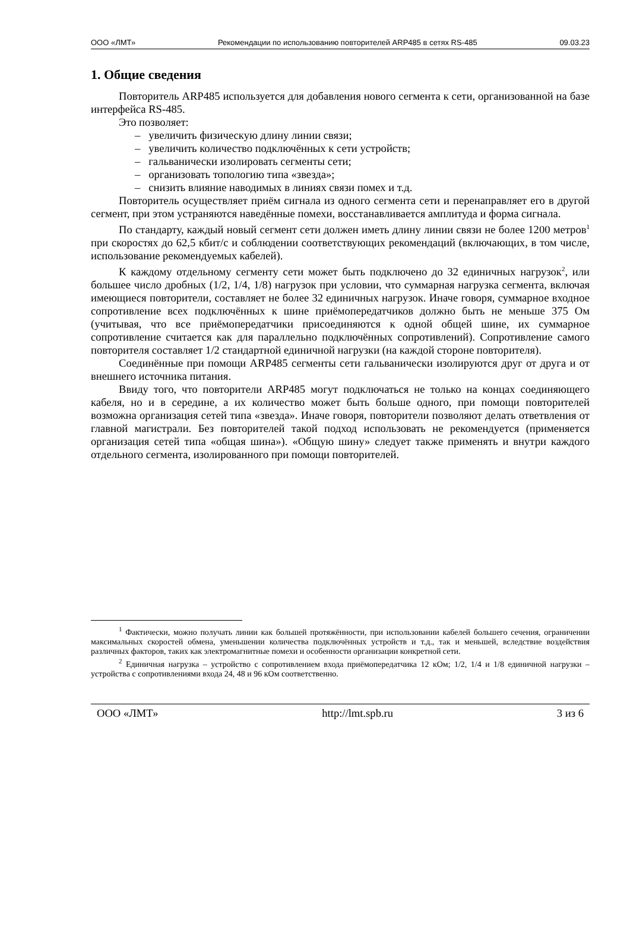ООО «ЛМТ» Рекомендации по использованию повторителей ARP485 в сетях RS-485 09.03.23
1. Общие сведения
Повторитель ARP485 используется для добавления нового сегмента к сети, организованной на базе интерфейса RS-485.
Это позволяет:
– увеличить физическую длину линии связи;
– увеличить количество подключённых к сети устройств;
– гальванически изолировать сегменты сети;
– организовать топологию типа «звезда»;
– снизить влияние наводимых в линиях связи помех и т.д.
Повторитель осуществляет приём сигнала из одного сегмента сети и перенаправляет его в другой сегмент, при этом устраняются наведённые помехи, восстанавливается амплитуда и форма сигнала.
По стандарту, каждый новый сегмент сети должен иметь длину линии связи не более 1200 метров<sup>1</sup> при скоростях до 62,5 кбит/с и соблюдении соответствующих рекомендаций (включающих, в том числе, использование рекомендуемых кабелей).
К каждому отдельному сегменту сети может быть подключено до 32 единичных нагрузок<sup>2</sup>, или большее число дробных (1/2, 1/4, 1/8) нагрузок при условии, что суммарная нагрузка сегмента, включая имеющиеся повторители, составляет не более 32 единичных нагрузок. Иначе говоря, суммарное входное сопротивление всех подключённых к шине приёмопередатчиков должно быть не меньше 375 Ом (учитывая, что все приёмопередатчики присоединяются к одной общей шине, их суммарное сопротивление считается как для параллельно подключённых сопротивлений). Сопротивление самого повторителя составляет 1/2 стандартной единичной нагрузки (на каждой стороне повторителя).
Соединённые при помощи ARP485 сегменты сети гальванически изолируются друг от друга и от внешнего источника питания.
Ввиду того, что повторители ARP485 могут подключаться не только на концах соединяющего кабеля, но и в середине, а их количество может быть больше одного, при помощи повторителей возможна организация сетей типа «звезда». Иначе говоря, повторители позволяют делать ответвления от главной магистрали. Без повторителей такой подход использовать не рекомендуется (применяется организация сетей типа «общая шина»). «Общую шину» следует также применять и внутри каждого отдельного сегмента, изолированного при помощи повторителей.
<sup>1</sup> Фактически, можно получать линии как большей протяжённости, при использовании кабелей большего сечения, ограничении максимальных скоростей обмена, уменьшении количества подключённых устройств и т.д., так и меньшей, вследствие воздействия различных факторов, таких как электромагнитные помехи и особенности организации конкретной сети.
<sup>2</sup> Единичная нагрузка – устройство с сопротивлением входа приёмопередатчика 12 кОм; 1/2, 1/4 и 1/8 единичной нагрузки – устройства с сопротивлениями входа 24, 48 и 96 кОм соответственно.
ООО «ЛМТ» http://lmt.spb.ru 3 из 6